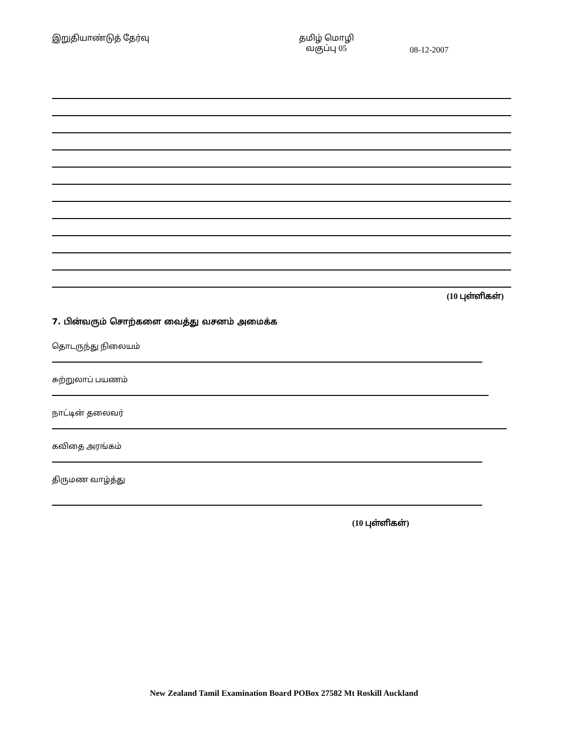இறுதியாண்டுத் தேர்வு தமிழ் மொழி
வகுப்பு 05
08-12-2007
(10 புள்ளிகள்)
7. பின்வரும் சொற்களை வைத்து வசனம் அமைக்க
தொடருந்து நிலையம்
சுற்றுலாப் பயணம்
நாட்டின் தலைவர்
கவிதை அரங்கம்
திருமண வாழ்த்து
(10 புள்ளிகள்)
New Zealand Tamil Examination Board POBox 27582 Mt Roskill Auckland